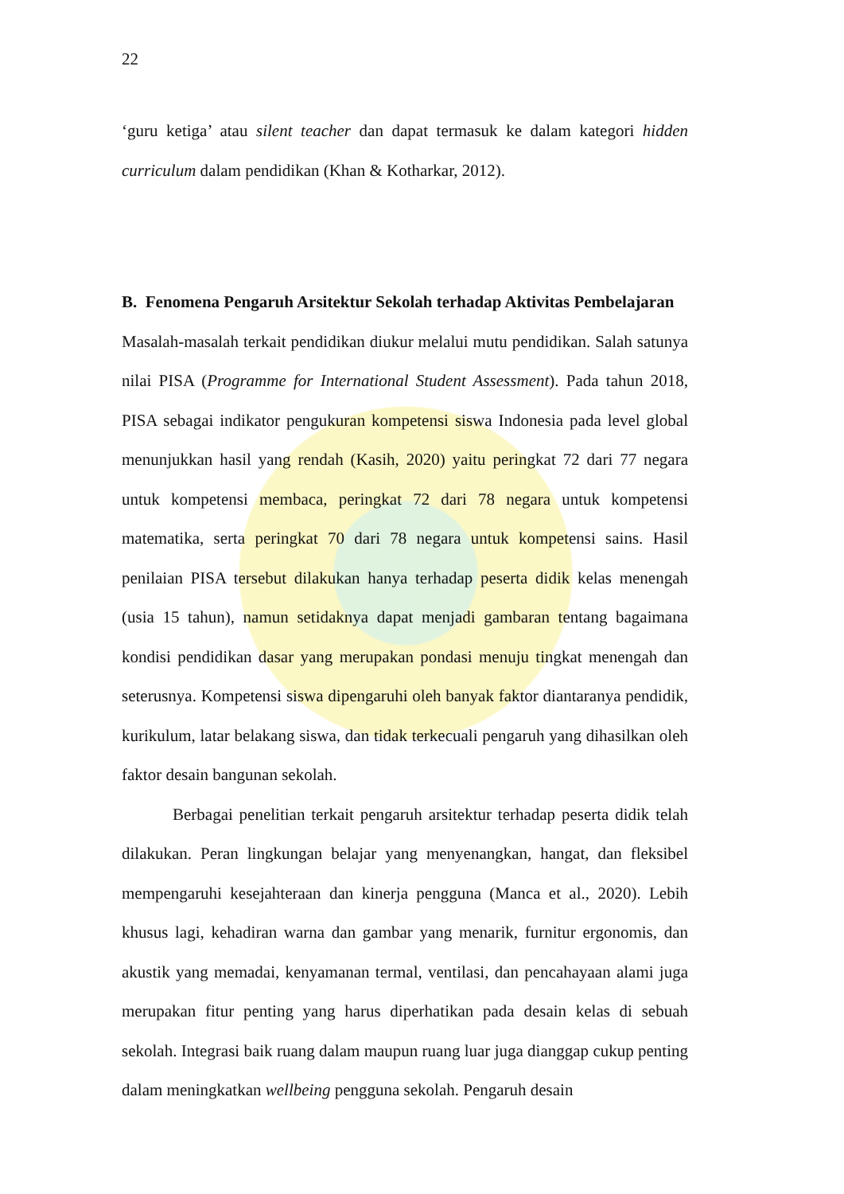22
‘guru ketiga’ atau silent teacher dan dapat termasuk ke dalam kategori hidden curriculum dalam pendidikan (Khan & Kotharkar, 2012).
B. Fenomena Pengaruh Arsitektur Sekolah terhadap Aktivitas Pembelajaran
Masalah-masalah terkait pendidikan diukur melalui mutu pendidikan. Salah satunya nilai PISA (Programme for International Student Assessment). Pada tahun 2018, PISA sebagai indikator pengukuran kompetensi siswa Indonesia pada level global menunjukkan hasil yang rendah (Kasih, 2020) yaitu peringkat 72 dari 77 negara untuk kompetensi membaca, peringkat 72 dari 78 negara untuk kompetensi matematika, serta peringkat 70 dari 78 negara untuk kompetensi sains. Hasil penilaian PISA tersebut dilakukan hanya terhadap peserta didik kelas menengah (usia 15 tahun), namun setidaknya dapat menjadi gambaran tentang bagaimana kondisi pendidikan dasar yang merupakan pondasi menuju tingkat menengah dan seterusnya. Kompetensi siswa dipengaruhi oleh banyak faktor diantaranya pendidik, kurikulum, latar belakang siswa, dan tidak terkecuali pengaruh yang dihasilkan oleh faktor desain bangunan sekolah.
Berbagai penelitian terkait pengaruh arsitektur terhadap peserta didik telah dilakukan. Peran lingkungan belajar yang menyenangkan, hangat, dan fleksibel mempengaruhi kesejahteraan dan kinerja pengguna (Manca et al., 2020). Lebih khusus lagi, kehadiran warna dan gambar yang menarik, furnitur ergonomis, dan akustik yang memadai, kenyamanan termal, ventilasi, dan pencahayaan alami juga merupakan fitur penting yang harus diperhatikan pada desain kelas di sebuah sekolah. Integrasi baik ruang dalam maupun ruang luar juga dianggap cukup penting dalam meningkatkan wellbeing pengguna sekolah. Pengaruh desain